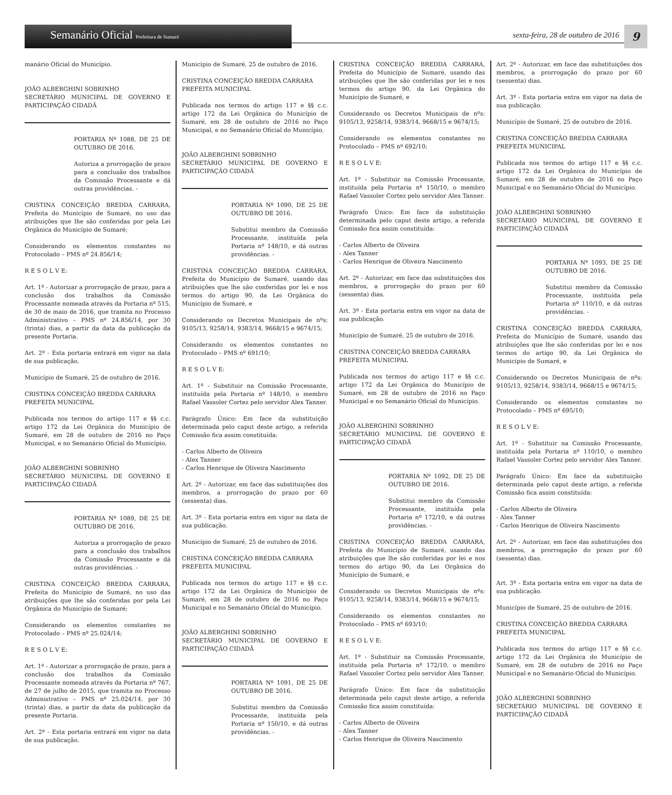Semanário Oficial Prefeitura de Sumaré
sexta-feira, 28 de outubro de 2016
9
manário Oficial do Município.
JOÃO ALBERGHINI SOBRINHO
SECRETÁRIO MUNICIPAL DE GOVERNO E PARTICIPAÇÃO CIDADÃ
PORTARIA Nº 1088, DE 25 DE OUTUBRO DE 2016.
Autoriza a prorrogação de prazo para a conclusão dos trabalhos da Comissão Processante e dá outras providências. -
CRISTINA CONCEIÇÃO BREDDA CARRARA, Prefeita do Município de Sumaré, no uso das atribuições que lhe são conferidas por pela Lei Orgânica do Município de Sumaré;
Considerando os elementos constantes no Protocolado – PMS nº 24.856/14;
R E S O L V E:
Art. 1º - Autorizar a prorrogação de prazo, para a conclusão dos trabalhos da Comissão Processante nomeada através da Portaria nº 515, de 30 de maio de 2016, que tramita no Processo Administrativo – PMS nº 24.856/14, por 30 (trinta) dias, a partir da data da publicação da presente Portaria.
Art. 2º - Esta portaria entrará em vigor na data de sua publicação.
Município de Sumaré, 25 de outubro de 2016.
CRISTINA CONCEIÇÃO BREDDA CARRARA
PREFEITA MUNICIPAL
Publicada nos termos do artigo 117 e §§ c.c. artigo 172 da Lei Orgânica do Município de Sumaré, em 28 de outubro de 2016 no Paço Municipal, e no Semanário Oficial do Município.
JOÃO ALBERGHINI SOBRINHO
SECRETÁRIO MUNICIPAL DE GOVERNO E PARTICIPAÇÃO CIDADÃ
PORTARIA Nº 1089, DE 25 DE OUTUBRO DE 2016.
Autoriza a prorrogação de prazo para a conclusão dos trabalhos da Comissão Processante e dá outras providências. -
CRISTINA CONCEIÇÃO BREDDA CARRARA, Prefeita do Município de Sumaré, no uso das atribuições que lhe são conferidas por pela Lei Orgânica do Município de Sumaré;
Considerando os elementos constantes no Protocolado – PMS nº 25.024/14;
R E S O L V E:
Art. 1º - Autorizar a prorrogação de prazo, para a conclusão dos trabalhos da Comissão Processante nomeada através da Portaria nº 767, de 27 de julho de 2015, que tramita no Processo Administrativo – PMS nº 25.024/14, por 30 (trinta) dias, a partir da data da publicação da presente Portaria.
Art. 2º - Esta portaria entrará em vigor na data de sua publicação.
Município de Sumaré, 25 de outubro de 2016.
CRISTINA CONCEIÇÃO BREDDA CARRARA
PREFEITA MUNICIPAL
Publicada nos termos do artigo 117 e §§ c.c. artigo 172 da Lei Orgânica do Município de Sumaré, em 28 de outubro de 2016 no Paço Municipal, e no Semanário Oficial do Município.
JOÃO ALBERGHINI SOBRINHO
SECRETÁRIO MUNICIPAL DE GOVERNO E PARTICIPAÇÃO CIDADÃ
PORTARIA Nº 1090, DE 25 DE OUTUBRO DE 2016.
Substitui membro da Comissão Processante, instituída pela Portaria nº 148/10, e dá outras providências. -
CRISTINA CONCEIÇÃO BREDDA CARRARA, Prefeita do Município de Sumaré, usando das atribuições que lhe são conferidas por lei e nos termos do artigo 90, da Lei Orgânica do Município de Sumaré, e
Considerando os Decretos Municipais de nºs: 9105/13, 9258/14, 9383/14, 9668/15 e 9674/15;
Considerando os elementos constantes no Protocolado – PMS nº 691/10;
R E S O L V E:
Art. 1º - Substituir na Comissão Processante, instituída pela Portaria nº 148/10, o membro Rafael Vassoler Cortez pelo servidor Alex Tanner.
Parágrafo Único: Em face da substituição determinada pelo caput deste artigo, a referida Comissão fica assim constituída:
- Carlos Alberto de Oliveira
- Alex Tanner
- Carlos Henrique de Oliveira Nascimento
Art. 2º - Autorizar, em face das substituições dos membros, a prorrogação do prazo por 60 (sessenta) dias.
Art. 3º - Esta portaria entra em vigor na data de sua publicação.
Município de Sumaré, 25 de outubro de 2016.
CRISTINA CONCEIÇÃO BREDDA CARRARA
PREFEITA MUNICIPAL
Publicada nos termos do artigo 117 e §§ c.c. artigo 172 da Lei Orgânica do Município de Sumaré, em 28 de outubro de 2016 no Paço Municipal e no Semanário Oficial do Município.
JOÃO ALBERGHINI SOBRINHO
SECRETÁRIO MUNICIPAL DE GOVERNO E PARTICIPAÇÃO CIDADÃ
PORTARIA Nº 1091, DE 25 DE OUTUBRO DE 2016.
Substitui membro da Comissão Processante, instituída pela Portaria nº 150/10, e dá outras providências. -
CRISTINA CONCEIÇÃO BREDDA CARRARA, Prefeita do Município de Sumaré, usando das atribuições que lhe são conferidas por lei e nos termos do artigo 90, da Lei Orgânica do Município de Sumaré, e
Considerando os Decretos Municipais de nºs: 9105/13, 9258/14, 9383/14, 9668/15 e 9674/15;
Considerando os elementos constantes no Protocolado – PMS nº 692/10;
R E S O L V E:
Art. 1º - Substituir na Comissão Processante, instituída pela Portaria nº 150/10, o membro Rafael Vassoler Cortez pelo servidor Alex Tanner.
Parágrafo Único: Em face da substituição determinada pelo caput deste artigo, a referida Comissão fica assim constituída:
- Carlos Alberto de Oliveira
- Alex Tanner
- Carlos Henrique de Oliveira Nascimento
Art. 2º - Autorizar, em face das substituições dos membros, a prorrogação do prazo por 60 (sessenta) dias.
Art. 3º - Esta portaria entra em vigor na data de sua publicação.
Município de Sumaré, 25 de outubro de 2016.
CRISTINA CONCEIÇÃO BREDDA CARRARA
PREFEITA MUNICIPAL
Publicada nos termos do artigo 117 e §§ c.c. artigo 172 da Lei Orgânica do Município de Sumaré, em 28 de outubro de 2016 no Paço Municipal e no Semanário Oficial do Município.
JOÃO ALBERGHINI SOBRINHO
SECRETÁRIO MUNICIPAL DE GOVERNO E PARTICIPAÇÃO CIDADÃ
PORTARIA Nº 1092, DE 25 DE OUTUBRO DE 2016.
Substitui membro da Comissão Processante, instituída pela Portaria nº 172/10, e dá outras providências. -
CRISTINA CONCEIÇÃO BREDDA CARRARA, Prefeita do Município de Sumaré, usando das atribuições que lhe são conferidas por lei e nos termos do artigo 90, da Lei Orgânica do Município de Sumaré, e
Considerando os Decretos Municipais de nºs: 9105/13, 9258/14, 9383/14, 9668/15 e 9674/15;
Considerando os elementos constantes no Protocolado – PMS nº 693/10;
R E S O L V E:
Art. 1º - Substituir na Comissão Processante, instituída pela Portaria nº 172/10, o membro Rafael Vassoler Cortez pelo servidor Alex Tanner.
Parágrafo Único: Em face da substituição determinada pelo caput deste artigo, a referida Comissão fica assim constituída:
- Carlos Alberto de Oliveira
- Alex Tanner
- Carlos Henrique de Oliveira Nascimento
Art. 2º - Autorizar, em face das substituições dos membros, a prorrogação do prazo por 60 (sessenta) dias.
Art. 3º - Esta portaria entra em vigor na data de sua publicação.
Município de Sumaré, 25 de outubro de 2016.
CRISTINA CONCEIÇÃO BREDDA CARRARA
PREFEITA MUNICIPAL
Publicada nos termos do artigo 117 e §§ c.c. artigo 172 da Lei Orgânica do Município de Sumaré, em 28 de outubro de 2016 no Paço Municipal e no Semanário Oficial do Município.
JOÃO ALBERGHINI SOBRINHO
SECRETÁRIO MUNICIPAL DE GOVERNO E PARTICIPAÇÃO CIDADÃ
PORTARIA Nº 1093, DE 25 DE OUTUBRO DE 2016.
Substitui membro da Comissão Processante, instituída pela Portaria nº 110/10, e dá outras providências. -
CRISTINA CONCEIÇÃO BREDDA CARRARA, Prefeita do Município de Sumaré, usando das atribuições que lhe são conferidas por lei e nos termos do artigo 90, da Lei Orgânica do Município de Sumaré, e
Considerando os Decretos Municipais de nºs: 9105/13, 9258/14, 9383/14, 9668/15 e 9674/15;
Considerando os elementos constantes no Protocolado – PMS nº 695/10;
R E S O L V E:
Art. 1º - Substituir na Comissão Processante, instituída pela Portaria nº 110/10, o membro Rafael Vassoler Cortez pelo servidor Alex Tanner.
Parágrafo Único: Em face da substituição determinada pelo caput deste artigo, a referida Comissão fica assim constituída:
- Carlos Alberto de Oliveira
- Alex Tanner
- Carlos Henrique de Oliveira Nascimento
Art. 2º - Autorizar, em face das substituições dos membros, a prorrogação do prazo por 60 (sessenta) dias.
Art. 3º - Esta portaria entra em vigor na data de sua publicação.
Município de Sumaré, 25 de outubro de 2016.
CRISTINA CONCEIÇÃO BREDDA CARRARA
PREFEITA MUNICIPAL
Publicada nos termos do artigo 117 e §§ c.c. artigo 172 da Lei Orgânica do Município de Sumaré, em 28 de outubro de 2016 no Paço Municipal e no Semanário Oficial do Município.
JOÃO ALBERGHINI SOBRINHO
SECRETÁRIO MUNICIPAL DE GOVERNO E PARTICIPAÇÃO CIDADÃ